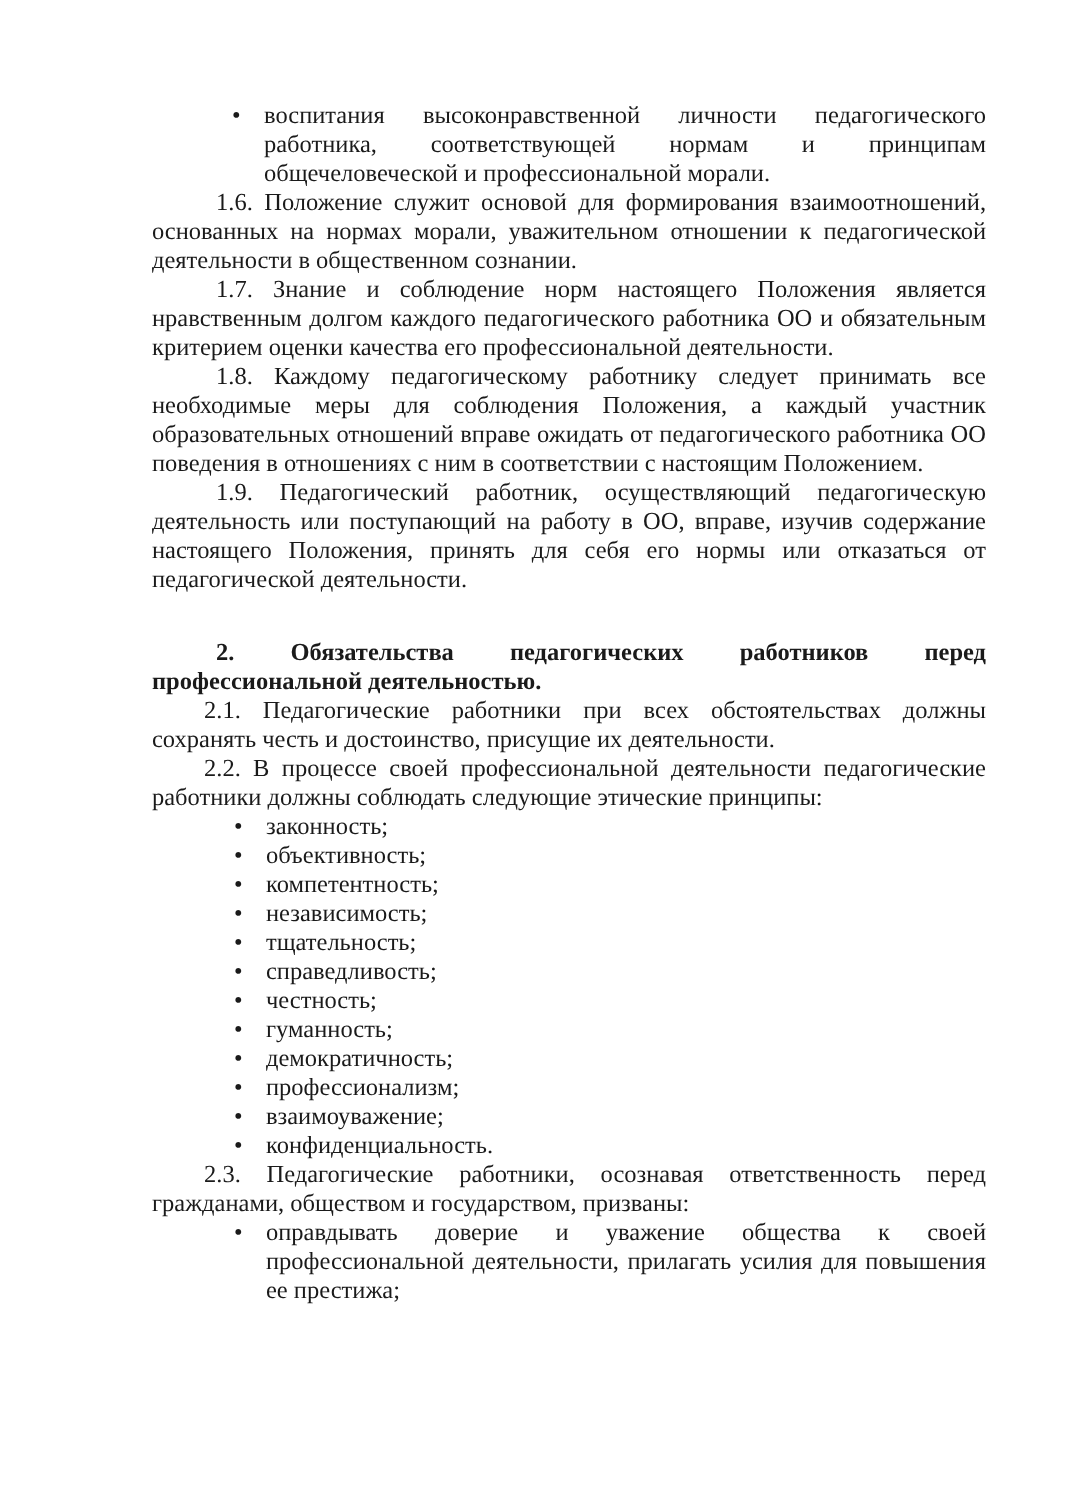• воспитания высоконравственной личности педагогического работника, соответствующей нормам и принципам общечеловеческой и профессиональной морали.
1.6. Положение служит основой для формирования взаимоотношений, основанных на нормах морали, уважительном отношении к педагогической деятельности в общественном сознании.
1.7. Знание и соблюдение норм настоящего Положения является нравственным долгом каждого педагогического работника ОО и обязательным критерием оценки качества его профессиональной деятельности.
1.8. Каждому педагогическому работнику следует принимать все необходимые меры для соблюдения Положения, а каждый участник образовательных отношений вправе ожидать от педагогического работника ОО поведения в отношениях с ним в соответствии с настоящим Положением.
1.9. Педагогический работник, осуществляющий педагогическую деятельность или поступающий на работу в ОО, вправе, изучив содержание настоящего Положения, принять для себя его нормы или отказаться от педагогической деятельности.
2. Обязательства педагогических работников перед профессиональной деятельностью.
2.1. Педагогические работники при всех обстоятельствах должны сохранять честь и достоинство, присущие их деятельности.
2.2. В процессе своей профессиональной деятельности педагогические работники должны соблюдать следующие этические принципы:
• законность;
• объективность;
• компетентность;
• независимость;
• тщательность;
• справедливость;
• честность;
• гуманность;
• демократичность;
• профессионализм;
• взаимоуважение;
• конфиденциальность.
2.3. Педагогические работники, осознавая ответственность перед гражданами, обществом и государством, призваны:
• оправдывать доверие и уважение общества к своей профессиональной деятельности, прилагать усилия для повышения ее престижа;